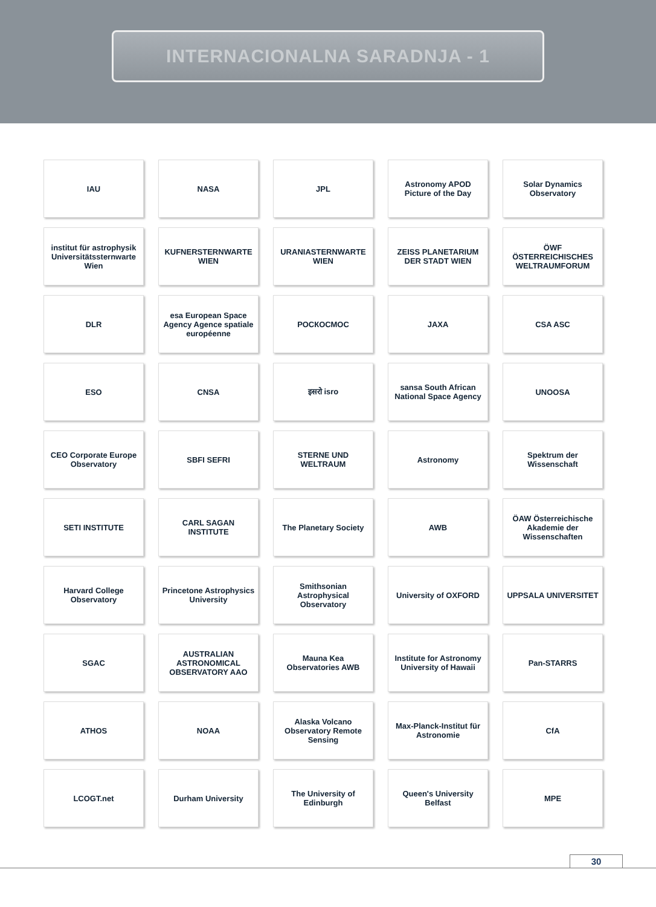INTERNACIONALNA SARADNJA - 1
IAU
NASA
JPL
Astronomy APOD Picture of the Day
Solar Dynamics Observatory
institut für astrophysik Universitätssternwarte Wien
KUFNERSTERNWARTE WIEN
URANIASTERNWARTE WIEN
ZEISS PLANETARIUM DER STADT WIEN
ÖWF ÖSTERREICHISCHES WELTRAUMFORUM
DLR
esa European Space Agency Agence spatiale européenne
РОСКОСМОС
JAXA
CSA ASC
ESO
CNSA
इसरो isro
sansa South African National Space Agency
UNOOSA
CEO Corporate Europe Observatory
SBFI SEFRI
STERNE UND WELTRAUM
Astronomy
Spektrum der Wissenschaft
SETI INSTITUTE
CARL SAGAN INSTITUTE
The Planetary Society
AWB
ÖAW Österreichische Akademie der Wissenschaften
Harvard College Observatory
Princetone Astrophysics University
Smithsonian Astrophysical Observatory
University of OXFORD
UPPSALA UNIVERSITET
SGAC
AUSTRALIAN ASTRONOMICAL OBSERVATORY AAO
Mauna Kea Observatories AWB
Institute for Astronomy University of Hawaii
Pan-STARRS
ATHOS
NOAA
Alaska Volcano Observatory Remote Sensing
Max-Planck-Institut für Astronomie
CfA
LCOGT.net
Durham University
The University of Edinburgh
Queen's University Belfast
MPE
30